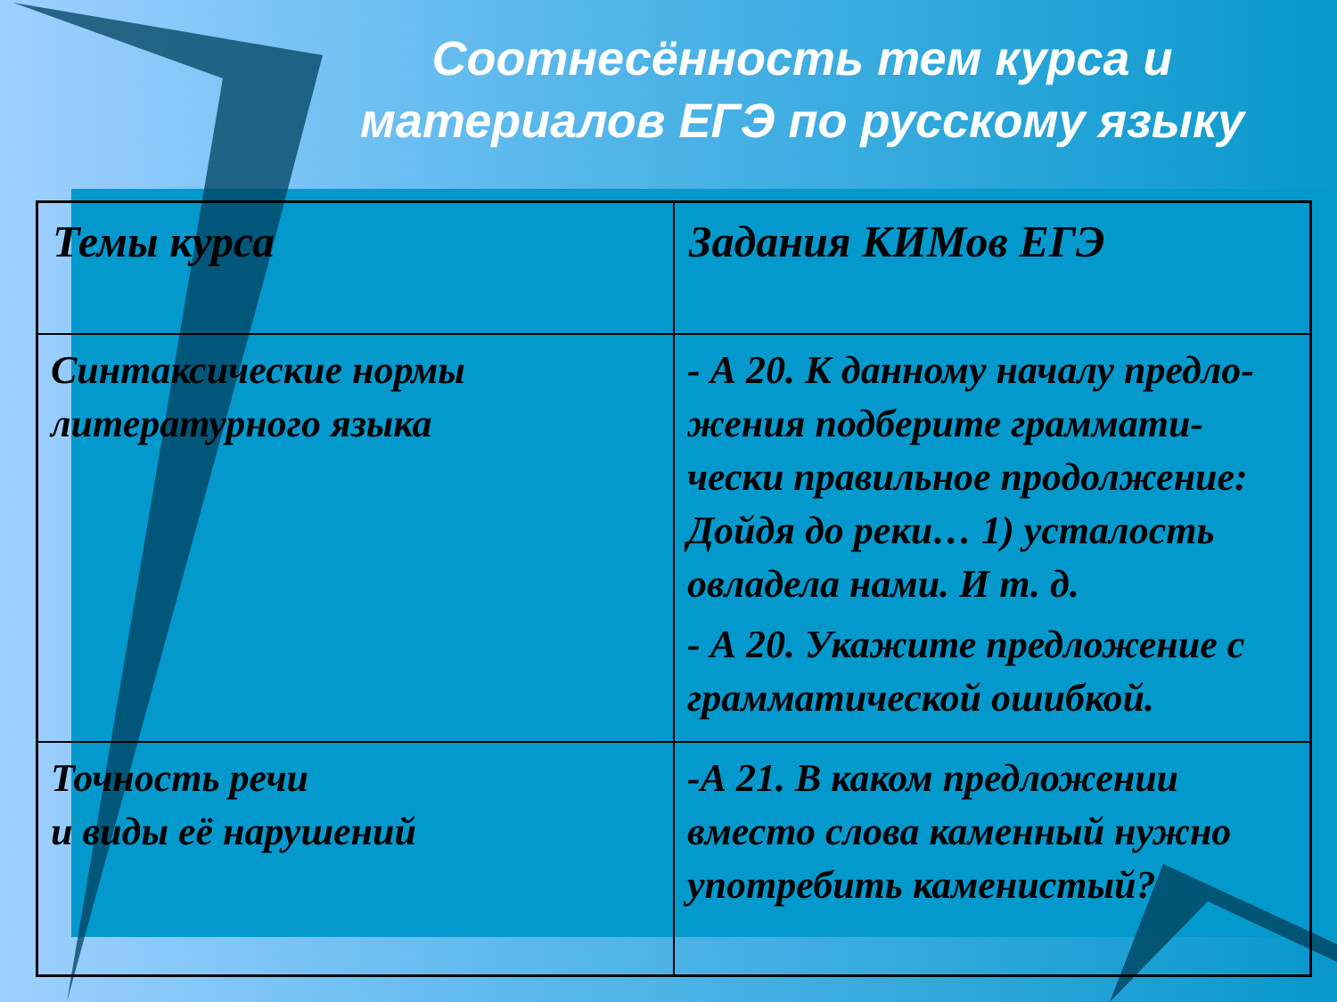Соотнесённость тем курса и материалов ЕГЭ по русскому языку
| Темы курса | Задания КИМов ЕГЭ |
| --- | --- |
| Синтаксические нормы литературного языка | - А 20. К данному началу предло-жения подберите граммати-чески правильное продолжение: Дойдя до реки… 1) усталость овладела нами. И т. д. - А 20. Укажите предложение с грамматической ошибкой. |
| Точность речи и виды её нарушений | -А 21. В каком предложении вместо слова каменный нужно употребить каменистый? |